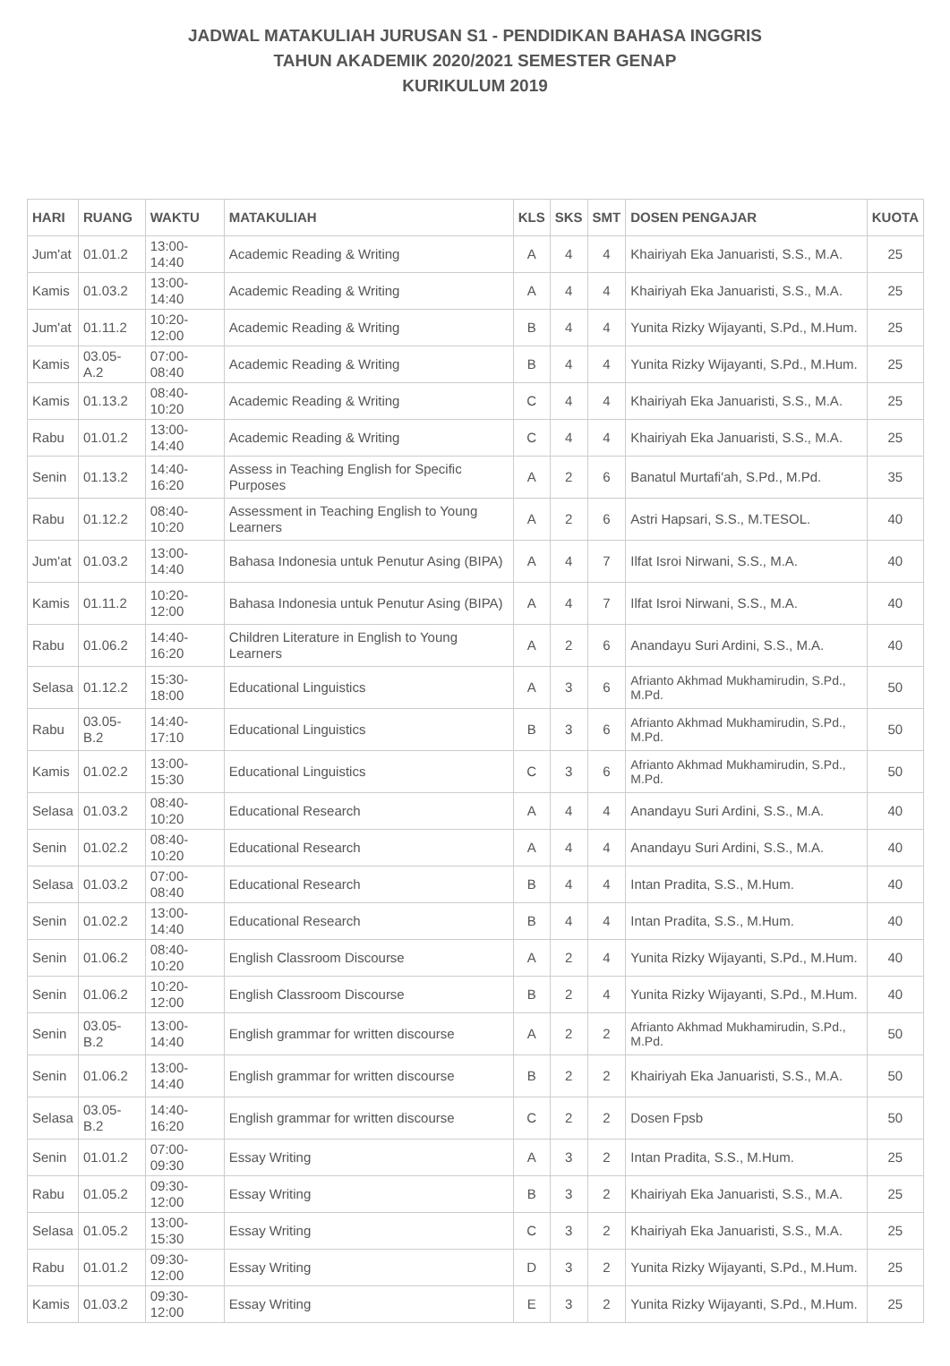JADWAL MATAKULIAH JURUSAN S1 - PENDIDIKAN BAHASA INGGRIS
TAHUN AKADEMIK 2020/2021 SEMESTER GENAP
KURIKULUM 2019
| HARI | RUANG | WAKTU | MATAKULIAH | KLS | SKS | SMT | DOSEN PENGAJAR | KUOTA |
| --- | --- | --- | --- | --- | --- | --- | --- | --- |
| Jum'at | 01.01.2 | 13:00-14:40 | Academic Reading & Writing | A | 4 | 4 | Khairiyah Eka Januaristi, S.S., M.A. | 25 |
| Kamis | 01.03.2 | 13:00-14:40 | Academic Reading & Writing | A | 4 | 4 | Khairiyah Eka Januaristi, S.S., M.A. | 25 |
| Jum'at | 01.11.2 | 10:20-12:00 | Academic Reading & Writing | B | 4 | 4 | Yunita Rizky Wijayanti, S.Pd., M.Hum. | 25 |
| Kamis | 03.05-A.2 | 07:00-08:40 | Academic Reading & Writing | B | 4 | 4 | Yunita Rizky Wijayanti, S.Pd., M.Hum. | 25 |
| Kamis | 01.13.2 | 08:40-10:20 | Academic Reading & Writing | C | 4 | 4 | Khairiyah Eka Januaristi, S.S., M.A. | 25 |
| Rabu | 01.01.2 | 13:00-14:40 | Academic Reading & Writing | C | 4 | 4 | Khairiyah Eka Januaristi, S.S., M.A. | 25 |
| Senin | 01.13.2 | 14:40-16:20 | Assess in Teaching English for Specific Purposes | A | 2 | 6 | Banatul Murtafi'ah, S.Pd., M.Pd. | 35 |
| Rabu | 01.12.2 | 08:40-10:20 | Assessment in Teaching English to Young Learners | A | 2 | 6 | Astri Hapsari, S.S., M.TESOL. | 40 |
| Jum'at | 01.03.2 | 13:00-14:40 | Bahasa Indonesia untuk Penutur Asing (BIPA) | A | 4 | 7 | Ilfat Isroi Nirwani, S.S., M.A. | 40 |
| Kamis | 01.11.2 | 10:20-12:00 | Bahasa Indonesia untuk Penutur Asing (BIPA) | A | 4 | 7 | Ilfat Isroi Nirwani, S.S., M.A. | 40 |
| Rabu | 01.06.2 | 14:40-16:20 | Children Literature in English to Young Learners | A | 2 | 6 | Anandayu Suri Ardini, S.S., M.A. | 40 |
| Selasa | 01.12.2 | 15:30-18:00 | Educational Linguistics | A | 3 | 6 | Afrianto Akhmad Mukhamirudin, S.Pd., M.Pd. | 50 |
| Rabu | 03.05-B.2 | 14:40-17:10 | Educational Linguistics | B | 3 | 6 | Afrianto Akhmad Mukhamirudin, S.Pd., M.Pd. | 50 |
| Kamis | 01.02.2 | 13:00-15:30 | Educational Linguistics | C | 3 | 6 | Afrianto Akhmad Mukhamirudin, S.Pd., M.Pd. | 50 |
| Selasa | 01.03.2 | 08:40-10:20 | Educational Research | A | 4 | 4 | Anandayu Suri Ardini, S.S., M.A. | 40 |
| Senin | 01.02.2 | 08:40-10:20 | Educational Research | A | 4 | 4 | Anandayu Suri Ardini, S.S., M.A. | 40 |
| Selasa | 01.03.2 | 07:00-08:40 | Educational Research | B | 4 | 4 | Intan Pradita, S.S., M.Hum. | 40 |
| Senin | 01.02.2 | 13:00-14:40 | Educational Research | B | 4 | 4 | Intan Pradita, S.S., M.Hum. | 40 |
| Senin | 01.06.2 | 08:40-10:20 | English Classroom Discourse | A | 2 | 4 | Yunita Rizky Wijayanti, S.Pd., M.Hum. | 40 |
| Senin | 01.06.2 | 10:20-12:00 | English Classroom Discourse | B | 2 | 4 | Yunita Rizky Wijayanti, S.Pd., M.Hum. | 40 |
| Senin | 03.05-B.2 | 13:00-14:40 | English grammar for written discourse | A | 2 | 2 | Afrianto Akhmad Mukhamirudin, S.Pd., M.Pd. | 50 |
| Senin | 01.06.2 | 13:00-14:40 | English grammar for written discourse | B | 2 | 2 | Khairiyah Eka Januaristi, S.S., M.A. | 50 |
| Selasa | 03.05-B.2 | 14:40-16:20 | English grammar for written discourse | C | 2 | 2 | Dosen Fpsb | 50 |
| Senin | 01.01.2 | 07:00-09:30 | Essay Writing | A | 3 | 2 | Intan Pradita, S.S., M.Hum. | 25 |
| Rabu | 01.05.2 | 09:30-12:00 | Essay Writing | B | 3 | 2 | Khairiyah Eka Januaristi, S.S., M.A. | 25 |
| Selasa | 01.05.2 | 13:00-15:30 | Essay Writing | C | 3 | 2 | Khairiyah Eka Januaristi, S.S., M.A. | 25 |
| Rabu | 01.01.2 | 09:30-12:00 | Essay Writing | D | 3 | 2 | Yunita Rizky Wijayanti, S.Pd., M.Hum. | 25 |
| Kamis | 01.03.2 | 09:30-12:00 | Essay Writing | E | 3 | 2 | Yunita Rizky Wijayanti, S.Pd., M.Hum. | 25 |